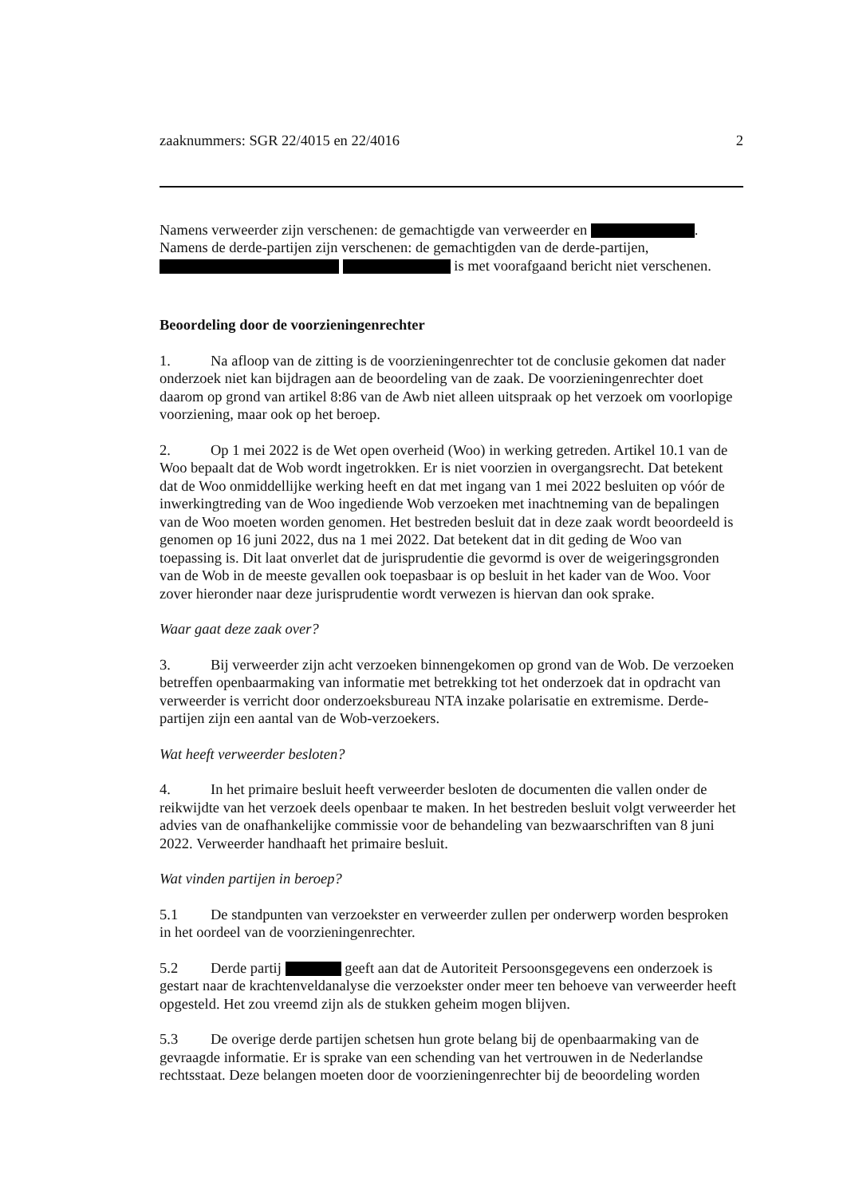zaaknummers: SGR 22/4015 en 22/4016 2
Namens verweerder zijn verschenen: de gemachtigde van verweerder en .
Namens de derde-partijen zijn verschenen: de gemachtigden van de derde-partijen,
is met voorafgaand bericht niet verschenen.
Beoordeling door de voorzieningenrechter
1. Na afloop van de zitting is de voorzieningenrechter tot de conclusie gekomen dat nader onderzoek niet kan bijdragen aan de beoordeling van de zaak. De voorzieningenrechter doet daarom op grond van artikel 8:86 van de Awb niet alleen uitspraak op het verzoek om voorlopige voorziening, maar ook op het beroep.
2. Op 1 mei 2022 is de Wet open overheid (Woo) in werking getreden. Artikel 10.1 van de Woo bepaalt dat de Wob wordt ingetrokken. Er is niet voorzien in overgangsrecht. Dat betekent dat de Woo onmiddellijke werking heeft en dat met ingang van 1 mei 2022 besluiten op vóór de inwerkingtreding van de Woo ingediende Wob verzoeken met inachtneming van de bepalingen van de Woo moeten worden genomen. Het bestreden besluit dat in deze zaak wordt beoordeeld is genomen op 16 juni 2022, dus na 1 mei 2022. Dat betekent dat in dit geding de Woo van toepassing is. Dit laat onverlet dat de jurisprudentie die gevormd is over de weigeringsgronden van de Wob in de meeste gevallen ook toepasbaar is op besluit in het kader van de Woo. Voor zover hieronder naar deze jurisprudentie wordt verwezen is hiervan dan ook sprake.
Waar gaat deze zaak over?
3. Bij verweerder zijn acht verzoeken binnengekomen op grond van de Wob. De verzoeken betreffen openbaarmaking van informatie met betrekking tot het onderzoek dat in opdracht van verweerder is verricht door onderzoeksbureau NTA inzake polarisatie en extremisme. Derde-partijen zijn een aantal van de Wob-verzoekers.
Wat heeft verweerder besloten?
4. In het primaire besluit heeft verweerder besloten de documenten die vallen onder de reikwijdte van het verzoek deels openbaar te maken. In het bestreden besluit volgt verweerder het advies van de onafhankelijke commissie voor de behandeling van bezwaarschriften van 8 juni 2022. Verweerder handhaaft het primaire besluit.
Wat vinden partijen in beroep?
5.1 De standpunten van verzoekster en verweerder zullen per onderwerp worden besproken in het oordeel van de voorzieningenrechter.
5.2 Derde partij geeft aan dat de Autoriteit Persoonsgegevens een onderzoek is gestart naar de krachtenveldanalyse die verzoekster onder meer ten behoeve van verweerder heeft opgesteld. Het zou vreemd zijn als de stukken geheim mogen blijven.
5.3 De overige derde partijen schetsen hun grote belang bij de openbaarmaking van de gevraagde informatie. Er is sprake van een schending van het vertrouwen in de Nederlandse rechtsstaat. Deze belangen moeten door de voorzieningenrechter bij de beoordeling worden